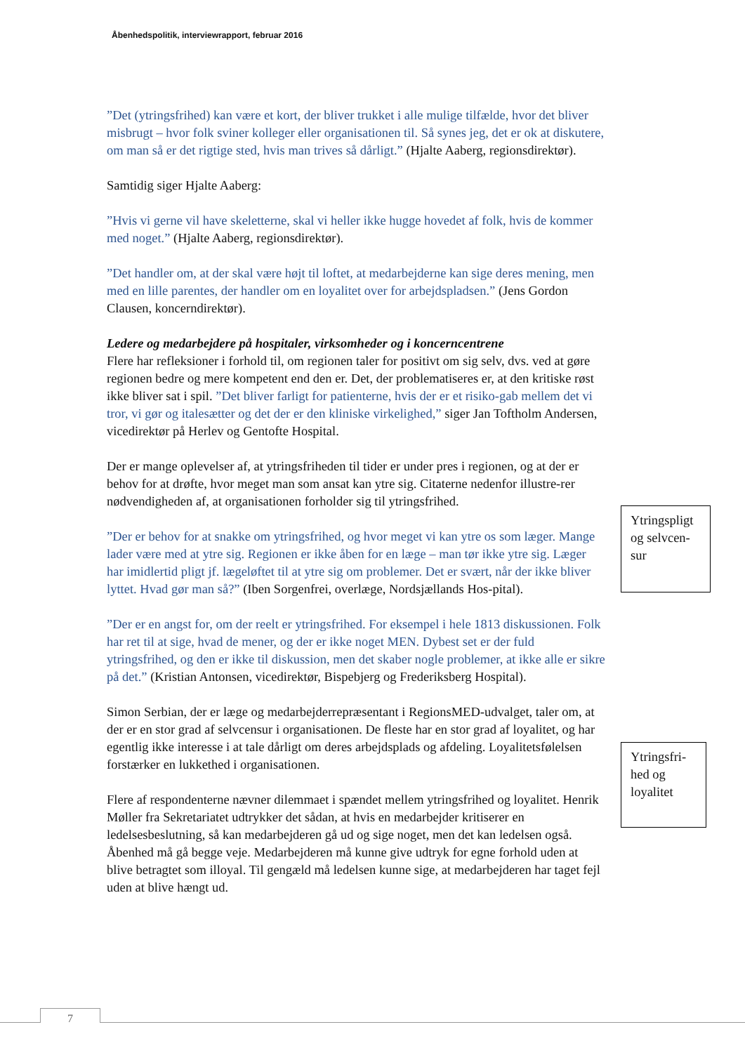Åbenhedspolitik, interviewrapport, februar 2016
”Det (ytringsfrihed) kan være et kort, der bliver trukket i alle mulige tilfælde, hvor det bliver misbrugt – hvor folk sviner kolleger eller organisationen til. Så synes jeg, det er ok at diskutere, om man så er det rigtige sted, hvis man trives så dårligt.” (Hjalte Aaberg, regionsdirektør).
Samtidig siger Hjalte Aaberg:
”Hvis vi gerne vil have skeletterne, skal vi heller ikke hugge hovedet af folk, hvis de kommer med noget.” (Hjalte Aaberg, regionsdirektør).
”Det handler om, at der skal være højt til loftet, at medarbejderne kan sige deres mening, men med en lille parentes, der handler om en loyalitet over for arbejdspladsen.” (Jens Gordon Clausen, koncerndirektør).
Ledere og medarbejdere på hospitaler, virksomheder og i koncerncentrene
Flere har refleksioner i forhold til, om regionen taler for positivt om sig selv, dvs. ved at gøre regionen bedre og mere kompetent end den er. Det, der problematiseres er, at den kritiske røst ikke bliver sat i spil. ”Det bliver farligt for patienterne, hvis der er et risiko-gab mellem det vi tror, vi gør og italesætter og det der er den kliniske virkelighed,” siger Jan Toftholm Andersen, vicedirektør på Herlev og Gentofte Hospital.
Der er mange oplevelser af, at ytringsfriheden til tider er under pres i regionen, og at der er behov for at drøfte, hvor meget man som ansat kan ytre sig. Citaterne nedenfor illustre-rer nødvendigheden af, at organisationen forholder sig til ytringsfrihed.
”Der er behov for at snakke om ytringsfrihed, og hvor meget vi kan ytre os som læger. Mange lader være med at ytre sig. Regionen er ikke åben for en læge – man tør ikke ytre sig. Læger har imidlertid pligt jf. lægeløftet til at ytre sig om problemer. Det er svært, når der ikke bliver lyttet. Hvad gør man så?” (Iben Sorgenfrei, overlæge, Nordsjællands Hos-pital).
”Der er en angst for, om der reelt er ytringsfrihed. For eksempel i hele 1813 diskussionen. Folk har ret til at sige, hvad de mener, og der er ikke noget MEN. Dybest set er der fuld ytringsfrihed, og den er ikke til diskussion, men det skaber nogle problemer, at ikke alle er sikre på det.” (Kristian Antonsen, vicedirektør, Bispebjerg og Frederiksberg Hospital).
Simon Serbian, der er læge og medarbejderrepræsentant i RegionsMED-udvalget, taler om, at der er en stor grad af selvcensur i organisationen. De fleste har en stor grad af loyalitet, og har egentlig ikke interesse i at tale dårligt om deres arbejdsplads og afdeling. Loyalitetsfølelsen forstærker en lukkethed i organisationen.
Flere af respondenterne nævner dilemmaet i spændet mellem ytringsfrihed og loyalitet. Henrik Møller fra Sekretariatet udtrykker det sådan, at hvis en medarbejder kritiserer en ledelsesbeslutning, så kan medarbejderen gå ud og sige noget, men det kan ledelsen også. Åbenhed må gå begge veje. Medarbejderen må kunne give udtryk for egne forhold uden at blive betragtet som illoyal. Til gengæld må ledelsen kunne sige, at medarbejderen har taget fejl uden at blive hængt ud.
Ytringspligt og selvcen-sur
Ytringsfri-hed og loyalitet
7